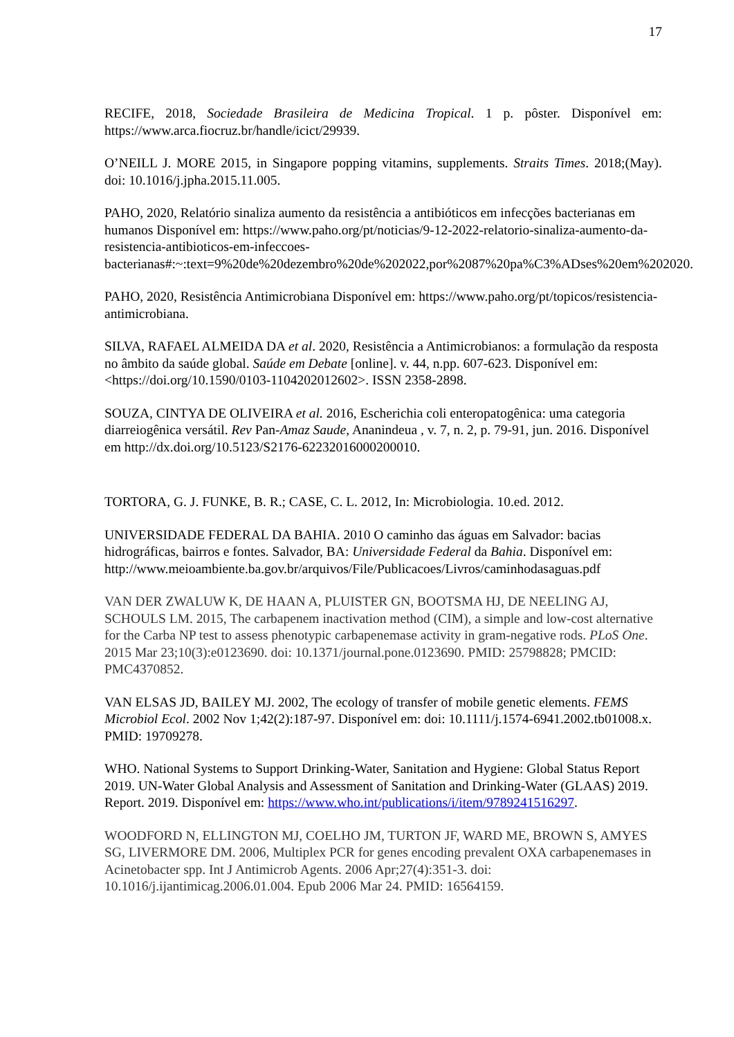17
RECIFE, 2018, Sociedade Brasileira de Medicina Tropical. 1 p. pôster. Disponível em: https://www.arca.fiocruz.br/handle/icict/29939.
O’NEILL J. MORE 2015, in Singapore popping vitamins, supplements. Straits Times. 2018;(May). doi: 10.1016/j.jpha.2015.11.005.
PAHO, 2020, Relatório sinaliza aumento da resistência a antibióticos em infecções bacterianas em humanos Disponível em: https://www.paho.org/pt/noticias/9-12-2022-relatorio-sinaliza-aumento-da-resistencia-antibioticos-em-infeccoes-bacterianas#:~:text=9%20de%20dezembro%20de%202022,por%2087%20pa%C3%ADses%20em%202020.
PAHO, 2020, Resistência Antimicrobiana Disponível em: https://www.paho.org/pt/topicos/resistencia-antimicrobiana.
SILVA, RAFAEL ALMEIDA DA et al. 2020, Resistência a Antimicrobianos: a formulação da resposta no âmbito da saúde global. Saúde em Debate [online]. v. 44, n.pp. 607-623. Disponível em: <https://doi.org/10.1590/0103-1104202012602>. ISSN 2358-2898.
SOUZA, CINTYA DE OLIVEIRA et al. 2016, Escherichia coli enteropatogênica: uma categoria diarreiogênica versátil. Rev Pan-Amaz Saude, Ananindeua , v. 7, n. 2, p. 79-91, jun. 2016. Disponível em http://dx.doi.org/10.5123/S2176-62232016000200010.
TORTORA, G. J. FUNKE, B. R.; CASE, C. L. 2012, In: Microbiologia. 10.ed. 2012.
UNIVERSIDADE FEDERAL DA BAHIA. 2010 O caminho das águas em Salvador: bacias hidrográficas, bairros e fontes. Salvador, BA: Universidade Federal da Bahia. Disponível em: http://www.meioambiente.ba.gov.br/arquivos/File/Publicacoes/Livros/caminhodasaguas.pdf
VAN DER ZWALUW K, DE HAAN A, PLUISTER GN, BOOTSMA HJ, DE NEELING AJ, SCHOULS LM. 2015, The carbapenem inactivation method (CIM), a simple and low-cost alternative for the Carba NP test to assess phenotypic carbapenemase activity in gram-negative rods. PLoS One. 2015 Mar 23;10(3):e0123690. doi: 10.1371/journal.pone.0123690. PMID: 25798828; PMCID: PMC4370852.
VAN ELSAS JD, BAILEY MJ. 2002, The ecology of transfer of mobile genetic elements. FEMS Microbiol Ecol. 2002 Nov 1;42(2):187-97. Disponível em: doi: 10.1111/j.1574-6941.2002.tb01008.x. PMID: 19709278.
WHO. National Systems to Support Drinking-Water, Sanitation and Hygiene: Global Status Report 2019. UN-Water Global Analysis and Assessment of Sanitation and Drinking-Water (GLAAS) 2019. Report. 2019. Disponível em: https://www.who.int/publications/i/item/9789241516297.
WOODFORD N, ELLINGTON MJ, COELHO JM, TURTON JF, WARD ME, BROWN S, AMYES SG, LIVERMORE DM. 2006, Multiplex PCR for genes encoding prevalent OXA carbapenemases in Acinetobacter spp. Int J Antimicrob Agents. 2006 Apr;27(4):351-3. doi: 10.1016/j.ijantimicag.2006.01.004. Epub 2006 Mar 24. PMID: 16564159.